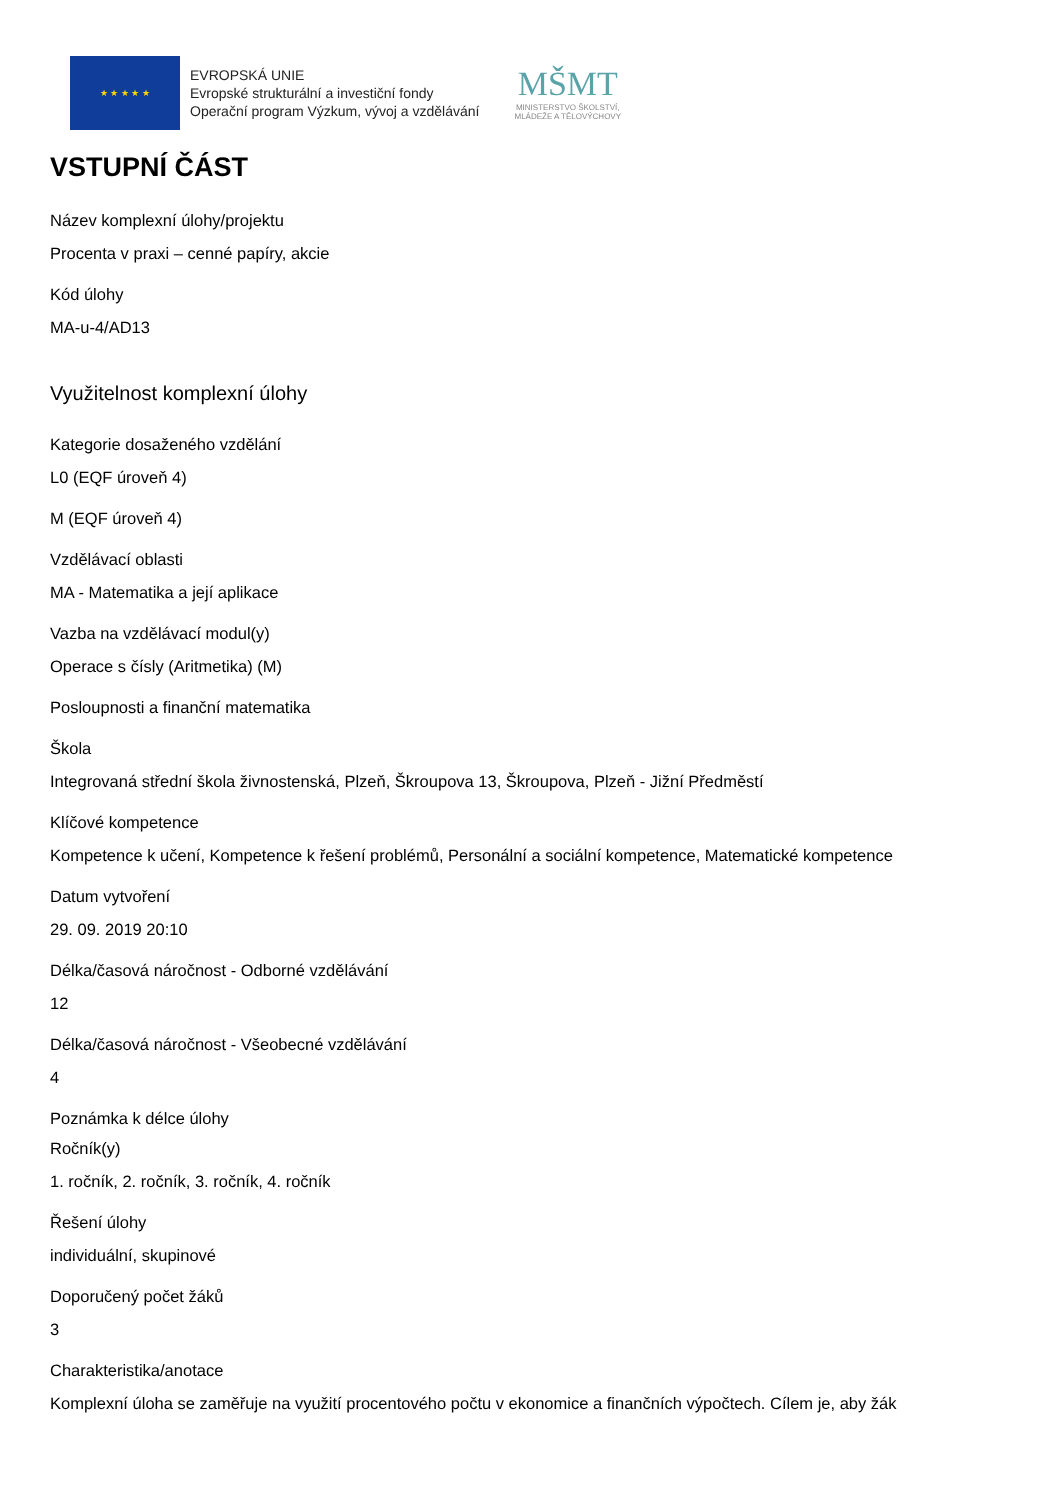★ ★ ★ ★ ★
EVROPSKÁ UNIE
Evropské strukturální a investiční fondy
Operační program Výzkum, vývoj a vzdělávání
MŠMT
MINISTERSTVO ŠKOLSTVÍ,
MLÁDEŽE A TĚLOVÝCHOVY
VSTUPNÍ ČÁST
Název komplexní úlohy/projektu
Procenta v praxi – cenné papíry, akcie
Kód úlohy
MA-u-4/AD13
Využitelnost komplexní úlohy
Kategorie dosaženého vzdělání
L0 (EQF úroveň 4)
M (EQF úroveň 4)
Vzdělávací oblasti
MA - Matematika a její aplikace
Vazba na vzdělávací modul(y)
Operace s čísly (Aritmetika) (M)
Posloupnosti a finanční matematika
Škola
Integrovaná střední škola živnostenská, Plzeň, Škroupova 13, Škroupova, Plzeň - Jižní Předměstí
Klíčové kompetence
Kompetence k učení, Kompetence k řešení problémů, Personální a sociální kompetence, Matematické kompetence
Datum vytvoření
29. 09. 2019 20:10
Délka/časová náročnost - Odborné vzdělávání
12
Délka/časová náročnost - Všeobecné vzdělávání
4
Poznámka k délce úlohy
Ročník(y)
1. ročník, 2. ročník, 3. ročník, 4. ročník
Řešení úlohy
individuální, skupinové
Doporučený počet žáků
3
Charakteristika/anotace
Komplexní úloha se zaměřuje na využití procentového počtu v ekonomice a finančních výpočtech. Cílem je, aby žák